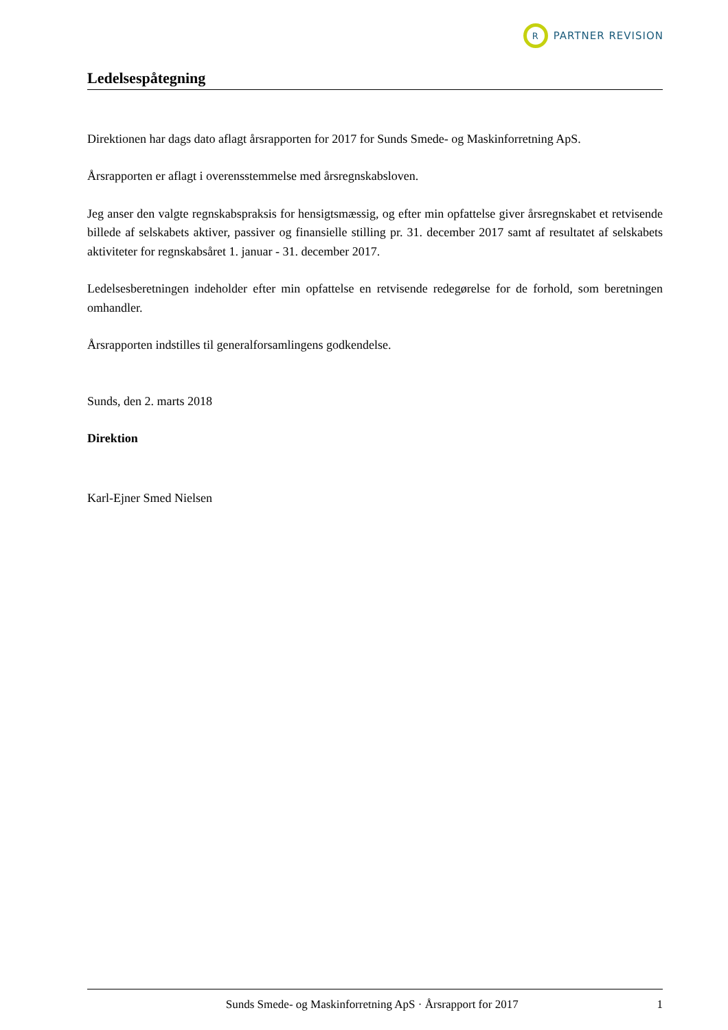R
PARTNER REVISION
Ledelsespåtegning
Direktionen har dags dato aflagt årsrapporten for 2017 for Sunds Smede- og Maskinforretning ApS.
Årsrapporten er aflagt i overensstemmelse med årsregnskabsloven.
Jeg anser den valgte regnskabspraksis for hensigtsmæssig, og efter min opfattelse giver årsregnskabet et retvisende billede af selskabets aktiver, passiver og finansielle stilling pr. 31. december 2017 samt af resultatet af selskabets aktiviteter for regnskabsåret 1. januar - 31. december 2017.
Ledelsesberetningen indeholder efter min opfattelse en retvisende redegørelse for de forhold, som beretningen omhandler.
Årsrapporten indstilles til generalforsamlingens godkendelse.
Sunds, den 2. marts 2018
Direktion
Karl-Ejner Smed Nielsen
Sunds Smede- og Maskinforretning ApS · Årsrapport for 2017 1